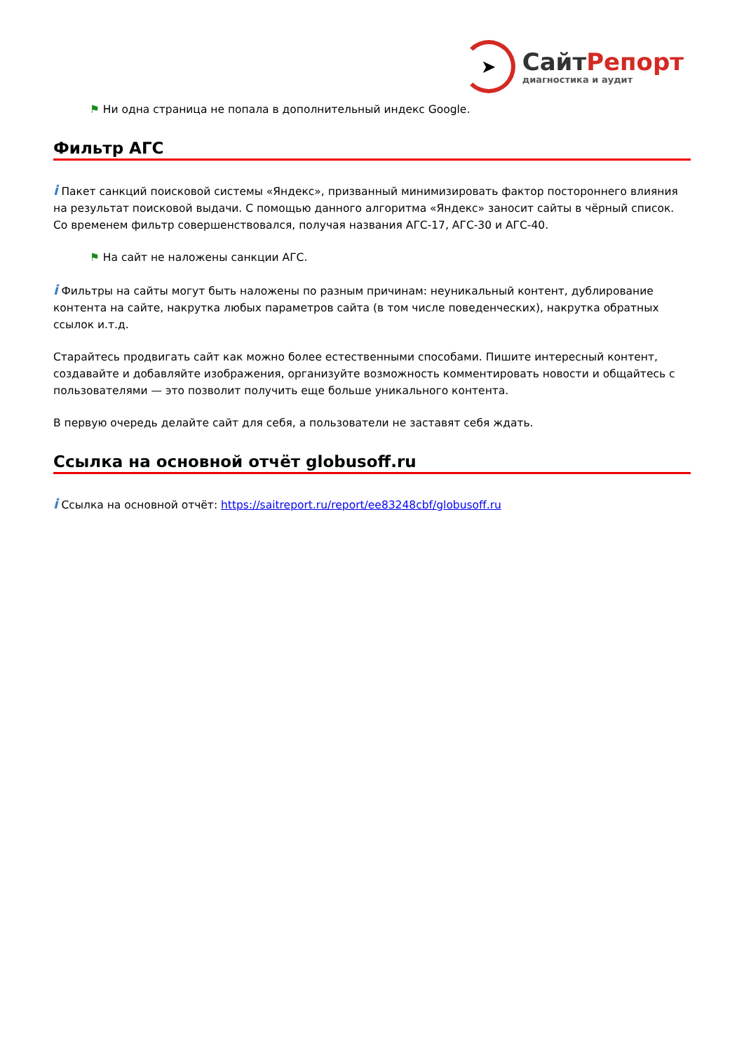➤
СайтРепорт
диагностика и аудит
⚑ Ни одна страница не попала в дополнительный индекс Google.
Фильтр АГС
i Пакет санкций поисковой системы «Яндекс», призванный минимизировать фактор постороннего влияния на результат поисковой выдачи. С помощью данного алгоритма «Яндекс» заносит сайты в чёрный список. Со временем фильтр совершенствовался, получая названия АГС-17, АГС-30 и АГС-40.
⚑ На сайт не наложены санкции АГС.
i Фильтры на сайты могут быть наложены по разным причинам: неуникальный контент, дублирование контента на сайте, накрутка любых параметров сайта (в том числе поведенческих), накрутка обратных ссылок и.т.д.
Старайтесь продвигать сайт как можно более естественными способами. Пишите интересный контент, создавайте и добавляйте изображения, организуйте возможность комментировать новости и общайтесь с пользователями — это позволит получить еще больше уникального контента.
В первую очередь делайте сайт для себя, а пользователи не заставят себя ждать.
Ссылка на основной отчёт globusoff.ru
i Ссылка на основной отчёт: https://saitreport.ru/report/ee83248cbf/globusoff.ru